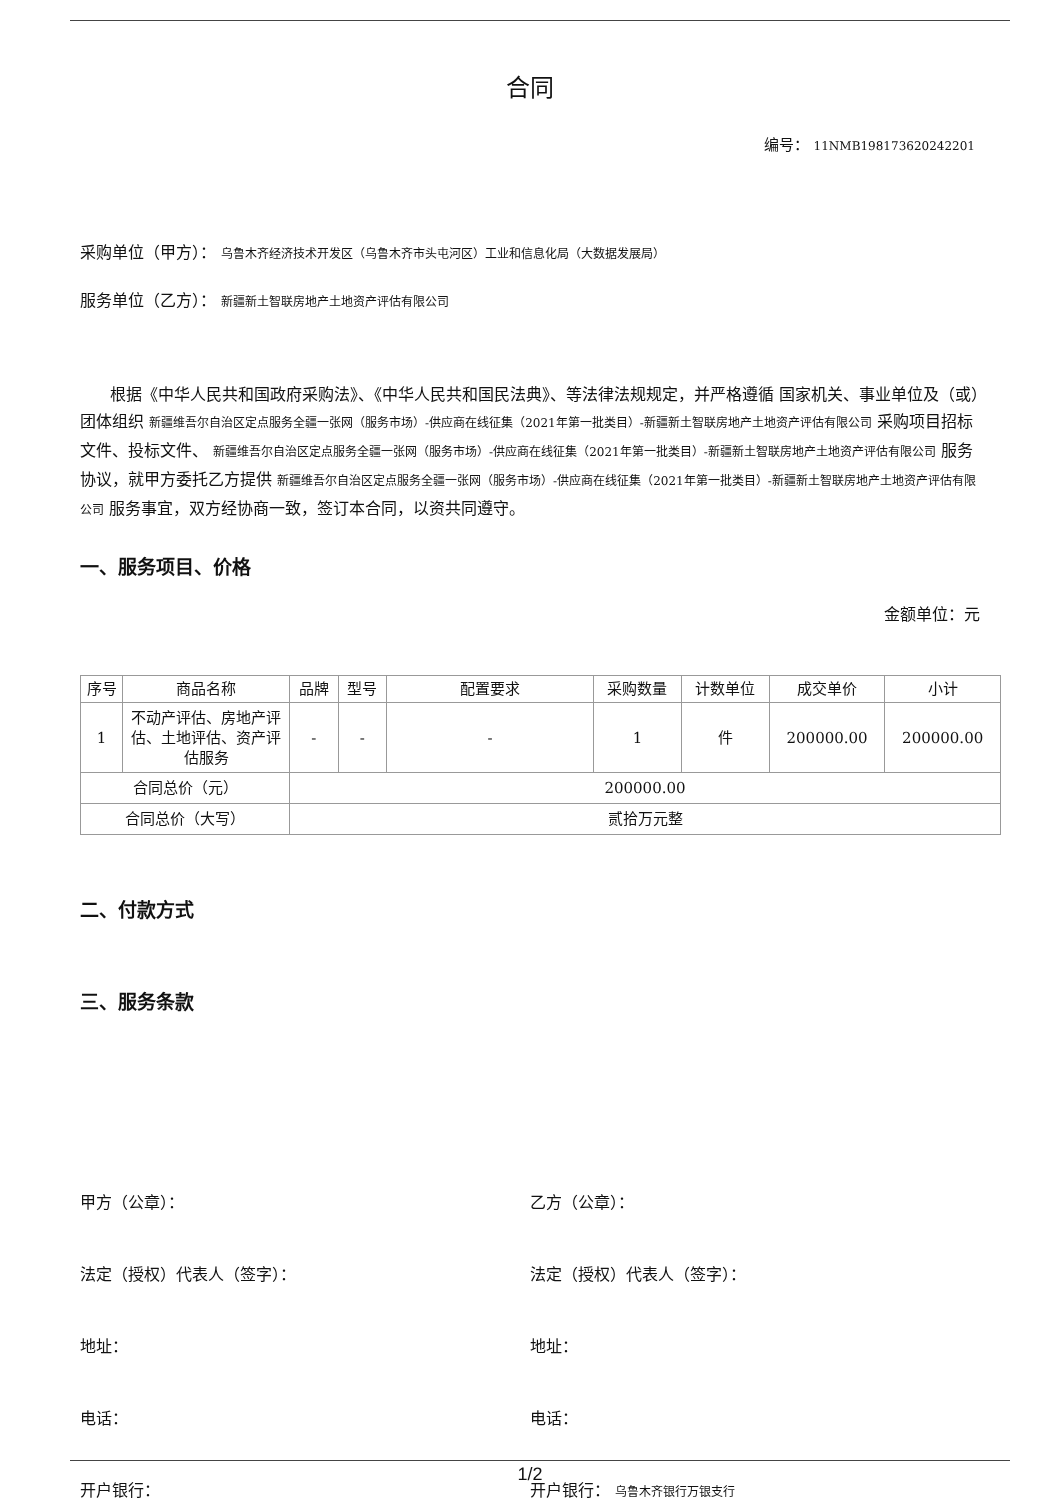合同
编号： 11NMB198173620242201
采购单位（甲方）： 乌鲁木齐经济技术开发区（乌鲁木齐市头屯河区）工业和信息化局（大数据发展局）
服务单位（乙方）： 新疆新土智联房地产土地资产评估有限公司
根据《中华人民共和国政府采购法》、《中华人民共和国民法典》、等法律法规规定，并严格遵循 国家机关、事业单位及（或）团体组织 新疆维吾尔自治区定点服务全疆一张网（服务市场）-供应商在线征集（2021年第一批类目）-新疆新土智联房地产土地资产评估有限公司 采购项目招标文件、投标文件、 新疆维吾尔自治区定点服务全疆一张网（服务市场）-供应商在线征集（2021年第一批类目）-新疆新土智联房地产土地资产评估有限公司 服务协议，就甲方委托乙方提供 新疆维吾尔自治区定点服务全疆一张网（服务市场）-供应商在线征集（2021年第一批类目）-新疆新土智联房地产土地资产评估有限公司 服务事宜，双方经协商一致，签订本合同，以资共同遵守。
一、服务项目、价格
金额单位：元
| 序号 | 商品名称 | 品牌 | 型号 | 配置要求 | 采购数量 | 计数单位 | 成交单价 | 小计 |
| --- | --- | --- | --- | --- | --- | --- | --- | --- |
| 1 | 不动产评估、房地产评估、土地评估、资产评估服务 | - | - | - | 1 | 件 | 200000.00 | 200000.00 |
| 合同总价（元） | | 200000.00 | | | | | | |
| 合同总价（大写） | | 贰拾万元整 | | | | | | |
二、付款方式
三、服务条款
甲方（公章）： 乙方（公章）：
法定（授权）代表人（签字）： 法定（授权）代表人（签字）：
地址： 地址：
电话： 电话：
开户银行： 开户银行： 乌鲁木齐银行万银支行
1/2